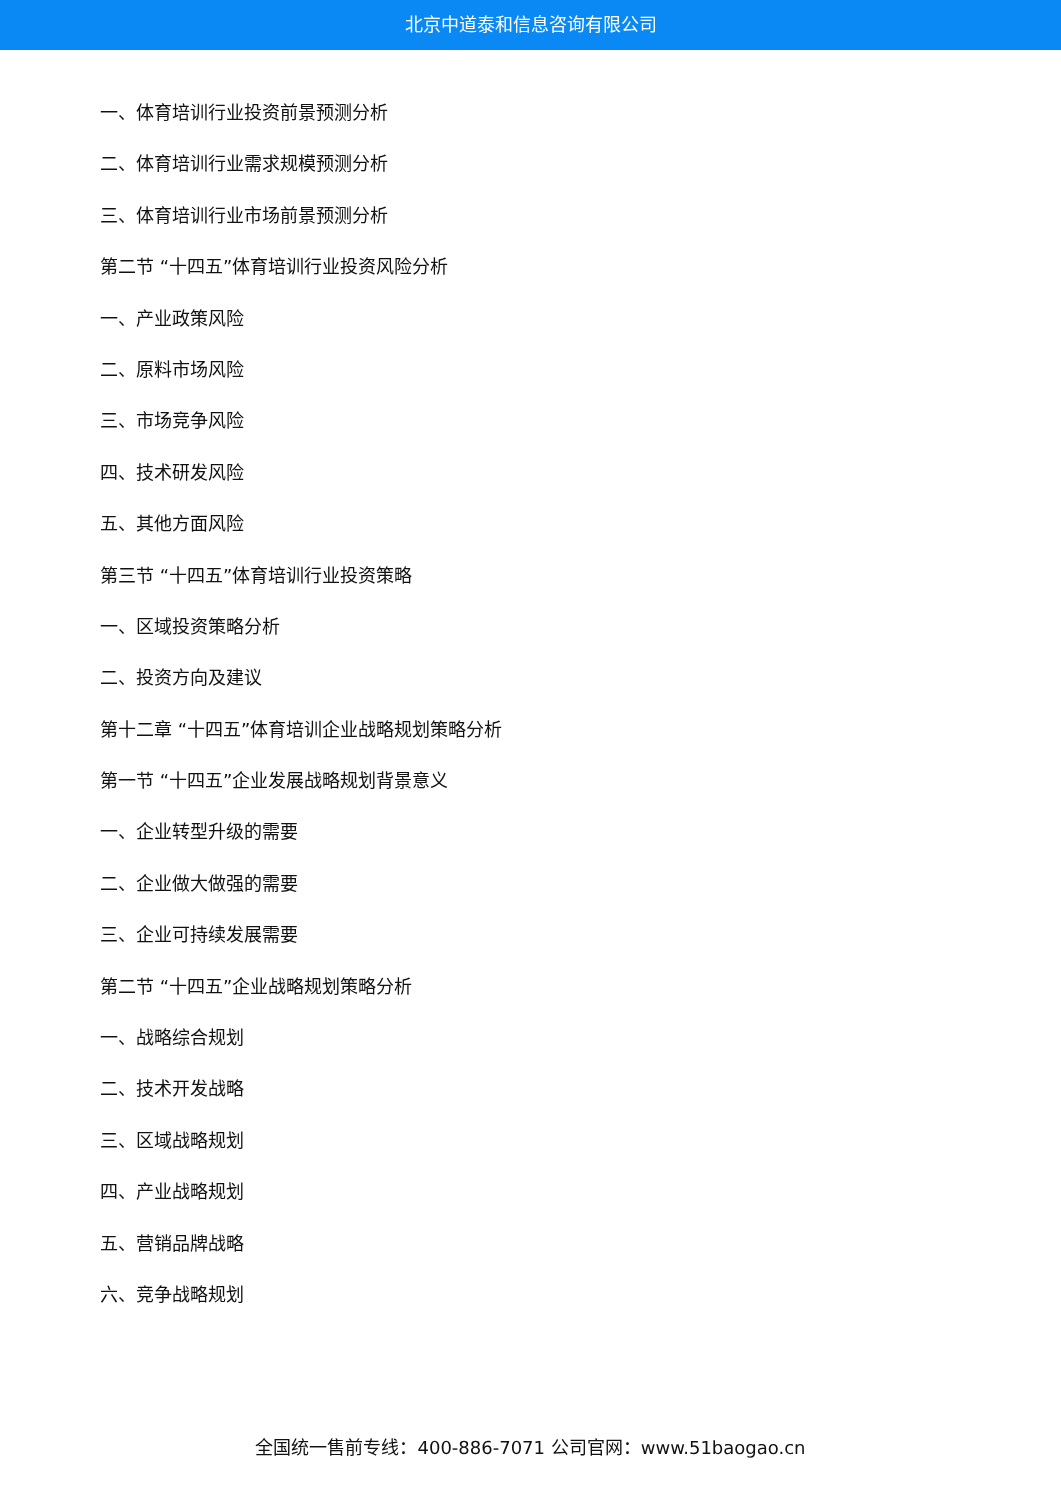北京中道泰和信息咨询有限公司
一、体育培训行业投资前景预测分析
二、体育培训行业需求规模预测分析
三、体育培训行业市场前景预测分析
第二节 “十四五”体育培训行业投资风险分析
一、产业政策风险
二、原料市场风险
三、市场竞争风险
四、技术研发风险
五、其他方面风险
第三节 “十四五”体育培训行业投资策略
一、区域投资策略分析
二、投资方向及建议
第十二章 “十四五”体育培训企业战略规划策略分析
第一节 “十四五”企业发展战略规划背景意义
一、企业转型升级的需要
二、企业做大做强的需要
三、企业可持续发展需要
第二节 “十四五”企业战略规划策略分析
一、战略综合规划
二、技术开发战略
三、区域战略规划
四、产业战略规划
五、营销品牌战略
六、竞争战略规划
全国统一售前专线：400-886-7071 公司官网：www.51baogao.cn